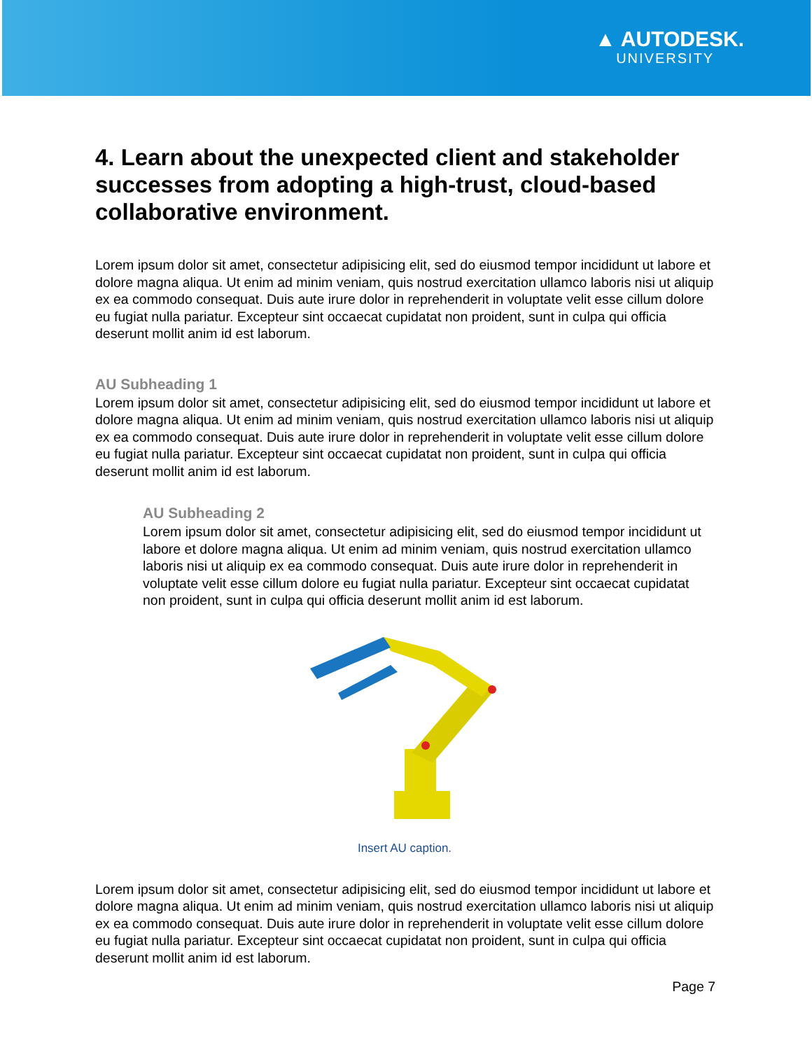▲ AUTODESK.
UNIVERSITY
4. Learn about the unexpected client and stakeholder successes from adopting a high-trust, cloud-based collaborative environment.
Lorem ipsum dolor sit amet, consectetur adipisicing elit, sed do eiusmod tempor incididunt ut labore et dolore magna aliqua. Ut enim ad minim veniam, quis nostrud exercitation ullamco laboris nisi ut aliquip ex ea commodo consequat. Duis aute irure dolor in reprehenderit in voluptate velit esse cillum dolore eu fugiat nulla pariatur. Excepteur sint occaecat cupidatat non proident, sunt in culpa qui officia deserunt mollit anim id est laborum.
AU Subheading 1
Lorem ipsum dolor sit amet, consectetur adipisicing elit, sed do eiusmod tempor incididunt ut labore et dolore magna aliqua. Ut enim ad minim veniam, quis nostrud exercitation ullamco laboris nisi ut aliquip ex ea commodo consequat. Duis aute irure dolor in reprehenderit in voluptate velit esse cillum dolore eu fugiat nulla pariatur. Excepteur sint occaecat cupidatat non proident, sunt in culpa qui officia deserunt mollit anim id est laborum.
AU Subheading 2
Lorem ipsum dolor sit amet, consectetur adipisicing elit, sed do eiusmod tempor incididunt ut labore et dolore magna aliqua. Ut enim ad minim veniam, quis nostrud exercitation ullamco laboris nisi ut aliquip ex ea commodo consequat. Duis aute irure dolor in reprehenderit in voluptate velit esse cillum dolore eu fugiat nulla pariatur. Excepteur sint occaecat cupidatat non proident, sunt in culpa qui officia deserunt mollit anim id est laborum.
Insert AU caption.
Lorem ipsum dolor sit amet, consectetur adipisicing elit, sed do eiusmod tempor incididunt ut labore et dolore magna aliqua. Ut enim ad minim veniam, quis nostrud exercitation ullamco laboris nisi ut aliquip ex ea commodo consequat. Duis aute irure dolor in reprehenderit in voluptate velit esse cillum dolore eu fugiat nulla pariatur. Excepteur sint occaecat cupidatat non proident, sunt in culpa qui officia deserunt mollit anim id est laborum.
Page 7